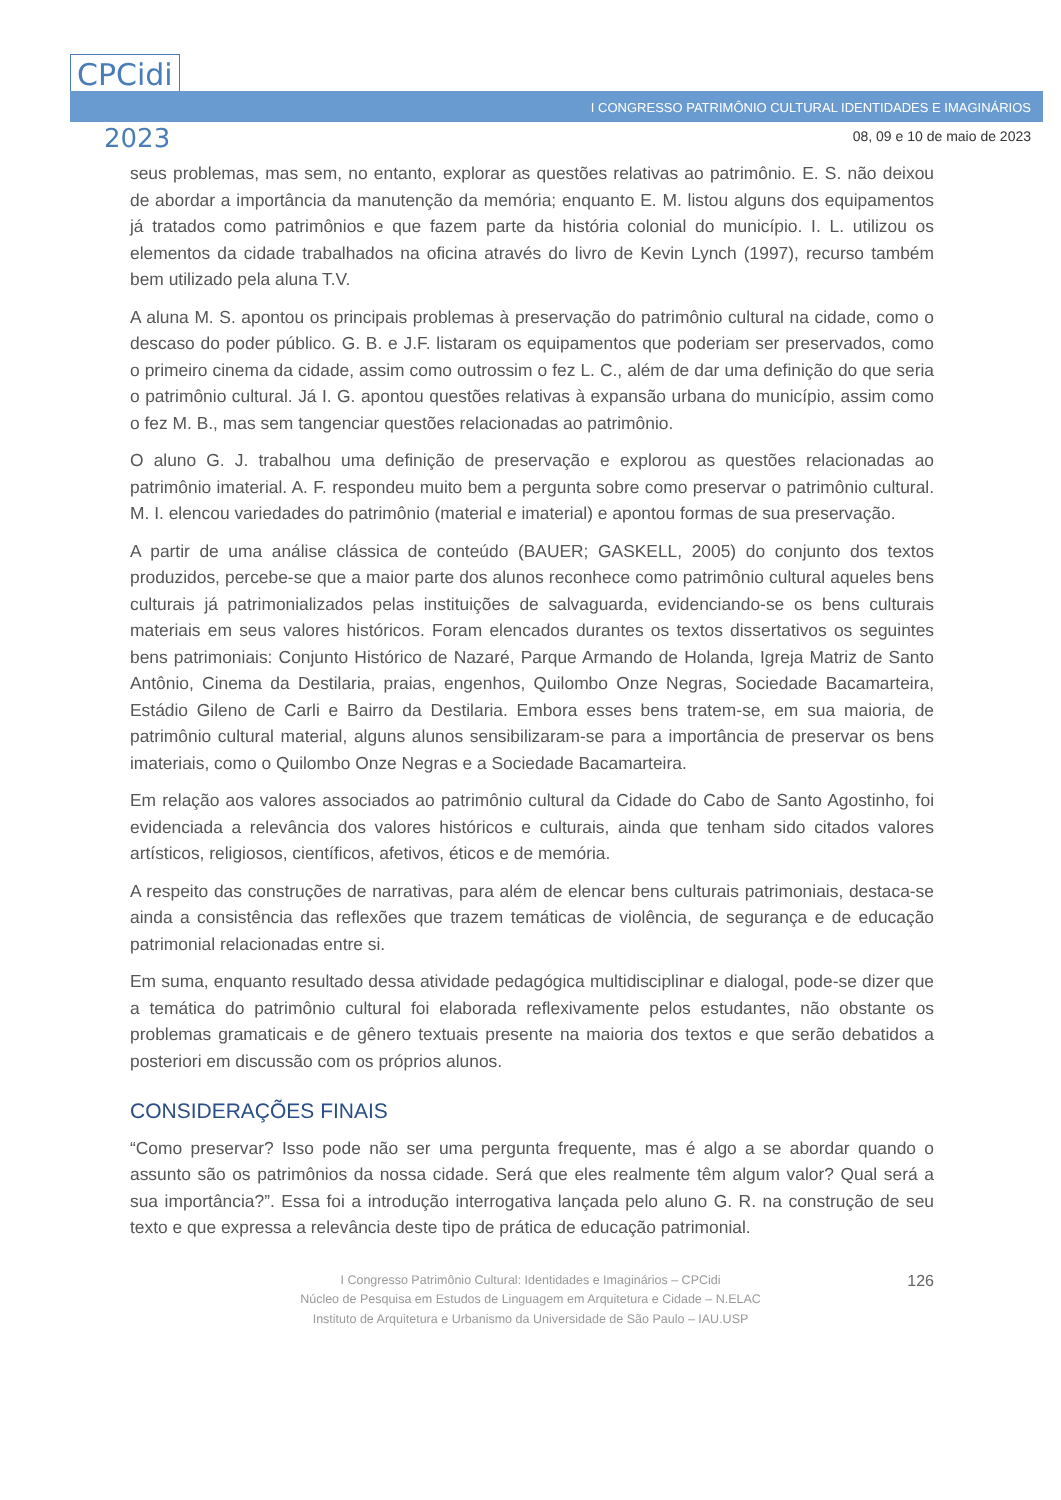CPCidi
2023
I CONGRESSO PATRIMÔNIO CULTURAL IDENTIDADES E IMAGINÁRIOS
08, 09 e 10 de maio de 2023
seus problemas, mas sem, no entanto, explorar as questões relativas ao patrimônio. E. S. não deixou de abordar a importância da manutenção da memória; enquanto E. M. listou alguns dos equipamentos já tratados como patrimônios e que fazem parte da história colonial do município. I. L. utilizou os elementos da cidade trabalhados na oficina através do livro de Kevin Lynch (1997), recurso também bem utilizado pela aluna T.V.
A aluna M. S. apontou os principais problemas à preservação do patrimônio cultural na cidade, como o descaso do poder público. G. B. e J.F. listaram os equipamentos que poderiam ser preservados, como o primeiro cinema da cidade, assim como outrossim o fez L. C., além de dar uma definição do que seria o patrimônio cultural. Já I. G. apontou questões relativas à expansão urbana do município, assim como o fez M. B., mas sem tangenciar questões relacionadas ao patrimônio.
O aluno G. J. trabalhou uma definição de preservação e explorou as questões relacionadas ao patrimônio imaterial. A. F. respondeu muito bem a pergunta sobre como preservar o patrimônio cultural. M. I. elencou variedades do patrimônio (material e imaterial) e apontou formas de sua preservação.
A partir de uma análise clássica de conteúdo (BAUER; GASKELL, 2005) do conjunto dos textos produzidos, percebe-se que a maior parte dos alunos reconhece como patrimônio cultural aqueles bens culturais já patrimonializados pelas instituições de salvaguarda, evidenciando-se os bens culturais materiais em seus valores históricos. Foram elencados durantes os textos dissertativos os seguintes bens patrimoniais: Conjunto Histórico de Nazaré, Parque Armando de Holanda, Igreja Matriz de Santo Antônio, Cinema da Destilaria, praias, engenhos, Quilombo Onze Negras, Sociedade Bacamarteira, Estádio Gileno de Carli e Bairro da Destilaria. Embora esses bens tratem-se, em sua maioria, de patrimônio cultural material, alguns alunos sensibilizaram-se para a importância de preservar os bens imateriais, como o Quilombo Onze Negras e a Sociedade Bacamarteira.
Em relação aos valores associados ao patrimônio cultural da Cidade do Cabo de Santo Agostinho, foi evidenciada a relevância dos valores históricos e culturais, ainda que tenham sido citados valores artísticos, religiosos, científicos, afetivos, éticos e de memória.
A respeito das construções de narrativas, para além de elencar bens culturais patrimoniais, destaca-se ainda a consistência das reflexões que trazem temáticas de violência, de segurança e de educação patrimonial relacionadas entre si.
Em suma, enquanto resultado dessa atividade pedagógica multidisciplinar e dialogal, pode-se dizer que a temática do patrimônio cultural foi elaborada reflexivamente pelos estudantes, não obstante os problemas gramaticais e de gênero textuais presente na maioria dos textos e que serão debatidos a posteriori em discussão com os próprios alunos.
CONSIDERAÇÕES FINAIS
“Como preservar? Isso pode não ser uma pergunta frequente, mas é algo a se abordar quando o assunto são os patrimônios da nossa cidade. Será que eles realmente têm algum valor? Qual será a sua importância?”. Essa foi a introdução interrogativa lançada pelo aluno G. R. na construção de seu texto e que expressa a relevância deste tipo de prática de educação patrimonial.
126
I Congresso Patrimônio Cultural: Identidades e Imaginários – CPCidi
Núcleo de Pesquisa em Estudos de Linguagem em Arquitetura e Cidade – N.ELAC
Instituto de Arquitetura e Urbanismo da Universidade de São Paulo – IAU.USP